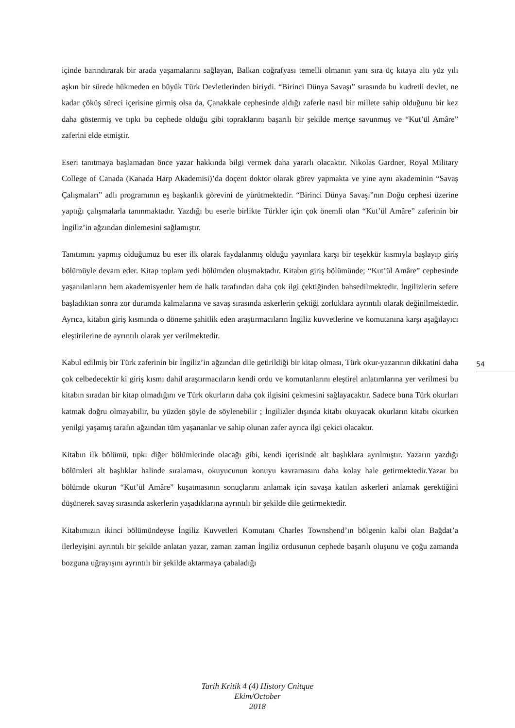içinde barındırarak bir arada yaşamalarını sağlayan, Balkan coğrafyası temelli olmanın yanı sıra üç kıtaya altı yüz yılı aşkın bir sürede hükmeden en büyük Türk Devletlerinden biriydi. “Birinci Dünya Savaşı” sırasında bu kudretli devlet, ne kadar çöküş süreci içerisine girmiş olsa da, Çanakkale cephesinde aldığı zaferle nasıl bir millete sahip olduğunu bir kez daha göstermiş ve tıpkı bu cephede olduğu gibi topraklarını başarılı bir şekilde mertçe savunmuş ve “Kut’ül Amâre” zaferini elde etmiştir.
Eseri tanıtmaya başlamadan önce yazar hakkında bilgi vermek daha yararlı olacaktır. Nikolas Gardner, Royal Military College of Canada (Kanada Harp Akademisi)’da doçent doktor olarak görev yapmakta ve yine aynı akademinin “Savaş Çalışmaları” adlı programının eş başkanlık görevini de yürütmektedir. “Birinci Dünya Savaşı”nın Doğu cephesi üzerine yaptığı çalışmalarla tanınmaktadır. Yazdığı bu eserle birlikte Türkler için çok önemli olan “Kut’ül Amâre” zaferinin bir İngiliz’in ağzından dinlemesini sağlamıştır.
Tanıtımını yapmış olduğumuz bu eser ilk olarak faydalanmış olduğu yayınlara karşı bir teşekkür kısmıyla başlayıp giriş bölümüyle devam eder. Kitap toplam yedi bölümden oluşmaktadır. Kitabın giriş bölümünde; “Kut’ül Amâre” cephesinde yaşanılanların hem akademisyenler hem de halk tarafından daha çok ilgi çektiğinden bahsedilmektedir. İngilizlerin sefere başladıktan sonra zor durumda kalmalarına ve savaş sırasında askerlerin çektiği zorluklara ayrıntılı olarak değinilmektedir. Ayrıca, kitabın giriş kısmında o döneme şahitlik eden araştırmacıların İngiliz kuvvetlerine ve komutanına karşı aşağılayıcı eleştirilerine de ayrıntılı olarak yer verilmektedir.
Kabul edilmiş bir Türk zaferinin bir İngiliz’in ağzından dile getirildiği bir kitap olması, Türk okur-yazarının dikkatini daha çok celbedecektir ki giriş kısmı dahil araştırmacıların kendi ordu ve komutanlarını eleştirel anlatımlarına yer verilmesi bu kitabın sıradan bir kitap olmadığını ve Türk okurların daha çok ilgisini çekmesini sağlayacaktır. Sadece buna Türk okurları katmak doğru olmayabilir, bu yüzden şöyle de söylenebilir ; İngilizler dışında kitabı okuyacak okurların kitabı okurken yenilgi yaşamış tarafın ağzından tüm yaşananlar ve sahip olunan zafer ayrıca ilgi çekici olacaktır.
Kitabın ilk bölümü, tıpkı diğer bölümlerinde olacağı gibi, kendi içerisinde alt başlıklara ayrılmıştır. Yazarın yazdığı bölümleri alt başlıklar halinde sıralaması, okuyucunun konuyu kavramasını daha kolay hale getirmektedir.Yazar bu bölümde okurun “Kut’ül Amâre” kuşatmasının sonuçlarını anlamak için savaşa katılan askerleri anlamak gerektiğini düşünerek savaş sırasında askerlerin yaşadıklarına ayrıntılı bir şekilde dile getirmektedir.
Kitabımızın ikinci bölümündeyse İngiliz Kuvvetleri Komutanı Charles Townshend’ın bölgenin kalbi olan Bağdat’a ilerleyişini ayrıntılı bir şekilde anlatan yazar, zaman zaman İngiliz ordusunun cephede başarılı oluşunu ve çoğu zamanda bozguna uğrayışını ayrıntılı bir şekilde aktarmaya çabaladığı
54
Tarih Kritik 4 (4) History Cnitque
Ekim/October
2018